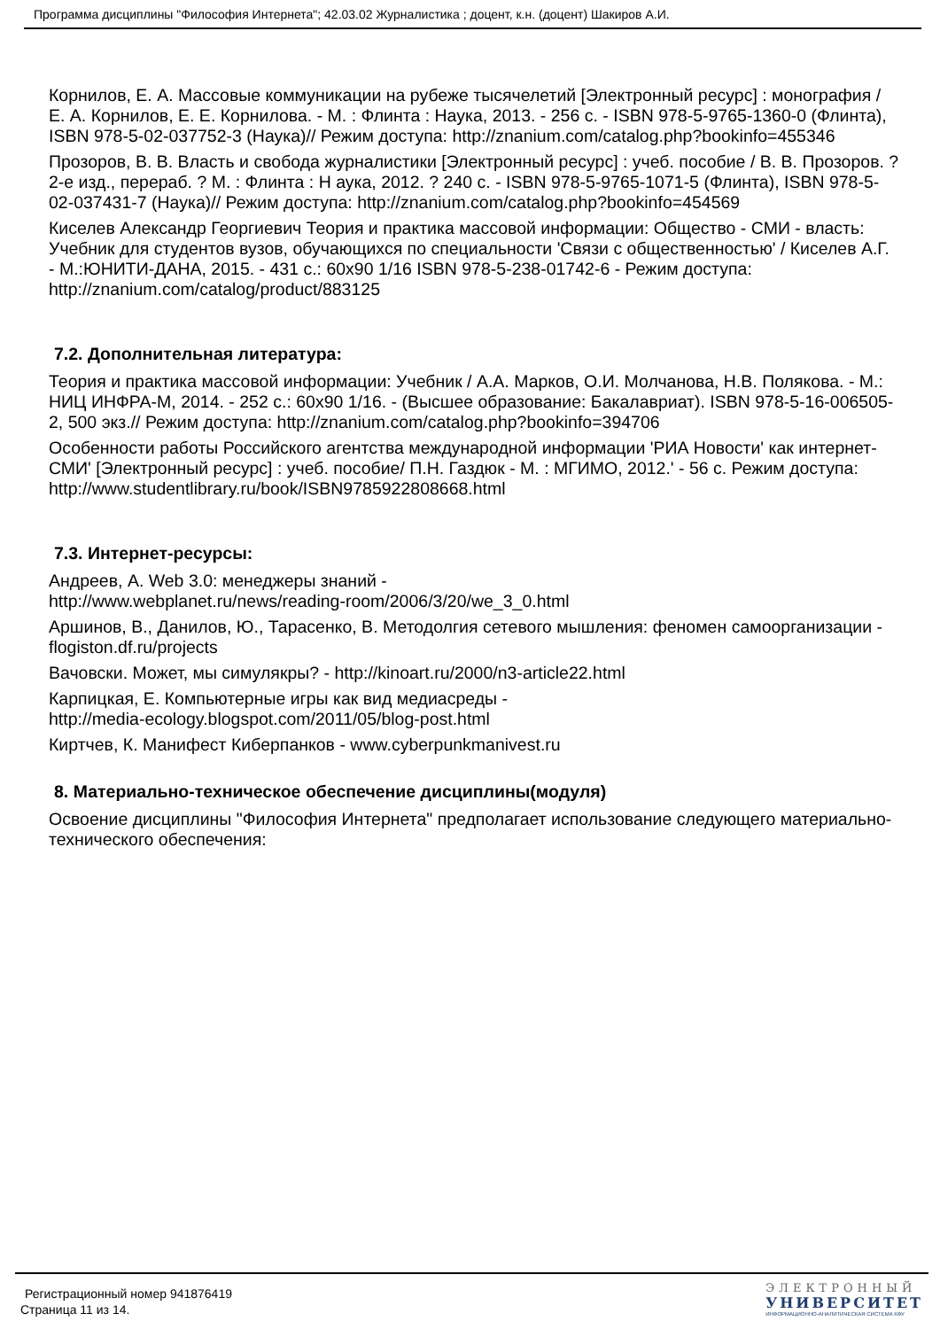Программа дисциплины "Философия Интернета"; 42.03.02 Журналистика ; доцент, к.н. (доцент) Шакиров А.И.
Корнилов, Е. А. Массовые коммуникации на рубеже тысячелетий [Электронный ресурс] : монография / Е. А. Корнилов, Е. Е. Корнилова. - М. : Флинта : Наука, 2013. - 256 с. - ISBN 978-5-9765-1360-0 (Флинта), ISBN 978-5-02-037752-3 (Наука)// Режим доступа: http://znanium.com/catalog.php?bookinfo=455346
Прозоров, В. В. Власть и свобода журналистики [Электронный ресурс] : учеб. пособие / В. В. Прозоров. ? 2-е изд., перераб. ? М. : Флинта : Н аука, 2012. ? 240 с. - ISBN 978-5-9765-1071-5 (Флинта), ISBN 978-5-02-037431-7 (Наука)// Режим доступа: http://znanium.com/catalog.php?bookinfo=454569
Киселев Александр Георгиевич Теория и практика массовой информации: Общество - СМИ - власть: Учебник для студентов вузов, обучающихся по специальности 'Связи с общественностью' / Киселев А.Г. - М.:ЮНИТИ-ДАНА, 2015. - 431 с.: 60x90 1/16 ISBN 978-5-238-01742-6 - Режим доступа: http://znanium.com/catalog/product/883125
7.2. Дополнительная литература:
Теория и практика массовой информации: Учебник / А.А. Марков, О.И. Молчанова, Н.В. Полякова. - М.: НИЦ ИНФРА-М, 2014. - 252 с.: 60x90 1/16. - (Высшее образование: Бакалавриат). ISBN 978-5-16-006505-2, 500 экз.// Режим доступа: http://znanium.com/catalog.php?bookinfo=394706
Особенности работы Российского агентства международной информации 'РИА Новости' как интернет-СМИ' [Электронный ресурс] : учеб. пособие/ П.Н. Газдюк - М. : МГИМО, 2012.' - 56 с. Режим доступа: http://www.studentlibrary.ru/book/ISBN9785922808668.html
7.3. Интернет-ресурсы:
Андреев, А. Web 3.0: менеджеры знаний -
http://www.webplanet.ru/news/reading-room/2006/3/20/we_3_0.html
Аршинов, В., Данилов, Ю., Тарасенко, В. Методолгия сетевого мышления: феномен самоорганизации - flogiston.df.ru/projects
Вачовски. Может, мы симулякры? - http://kinoart.ru/2000/n3-article22.html
Карпицкая, Е. Компьютерные игры как вид медиасреды -
http://media-ecology.blogspot.com/2011/05/blog-post.html
Киртчев, К. Манифест Киберпанков - www.cyberpunkmanivest.ru
8. Материально-техническое обеспечение дисциплины(модуля)
Освоение дисциплины "Философия Интернета" предполагает использование следующего материально-технического обеспечения:
Регистрационный номер 941876419
Страница 11 из 14.
ЭЛЕКТРОННЫЙ
УНИВЕРСИТЕТ
ИНФОРМАЦИОННО-АНАЛИТИЧЕСКАЯ СИСТЕМА КФУ